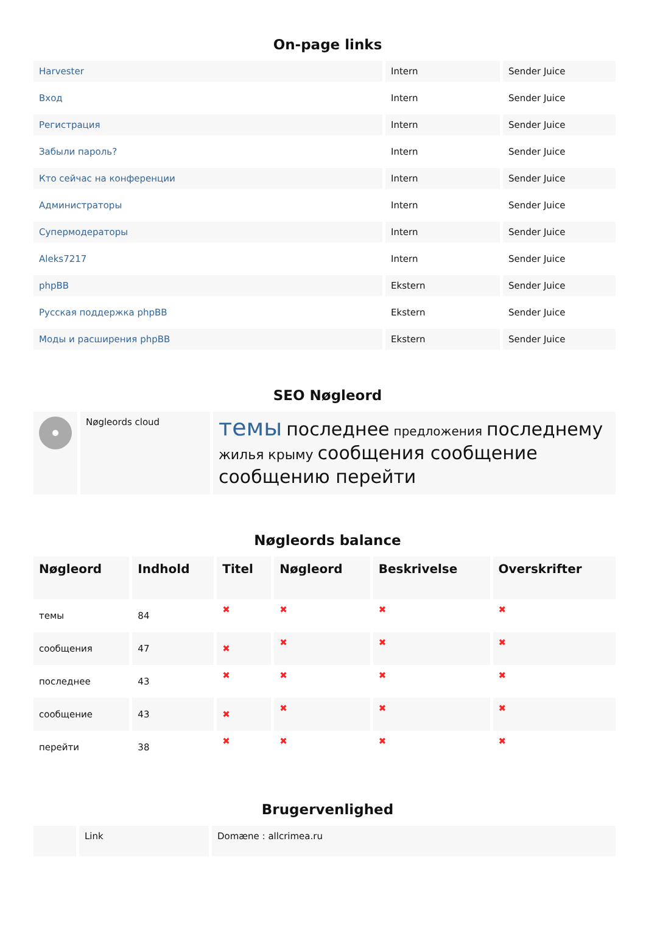On-page links
| Harvester | Intern | Sender Juice |
| Вход | Intern | Sender Juice |
| Регистрация | Intern | Sender Juice |
| Забыли пароль? | Intern | Sender Juice |
| Кто сейчас на конференции | Intern | Sender Juice |
| Администраторы | Intern | Sender Juice |
| Супермодераторы | Intern | Sender Juice |
| Aleks7217 | Intern | Sender Juice |
| phpBB | Ekstern | Sender Juice |
| Русская поддержка phpBB | Ekstern | Sender Juice |
| Моды и расширения phpBB | Ekstern | Sender Juice |
SEO Nøgleord
| | Nøgleords cloud | темы последнее предложения последнему жилья крыму сообщения сообщение сообщению перейти |
Nøgleords balance
| Nøgleord | Indhold | Titel | Nøgleord | Beskrivelse | Overskrifter |
| --- | --- | --- | --- | --- | --- |
| темы | 84 | ✖ | ✖ | ✖ | ✖ |
| сообщения | 47 | ✖ | ✖ | ✖ | ✖ |
| последнее | 43 | ✖ | ✖ | ✖ | ✖ |
| сообщение | 43 | ✖ | ✖ | ✖ | ✖ |
| перейти | 38 | ✖ | ✖ | ✖ | ✖ |
Brugervenlighed
| | Link | Domæne : allcrimea.ru |